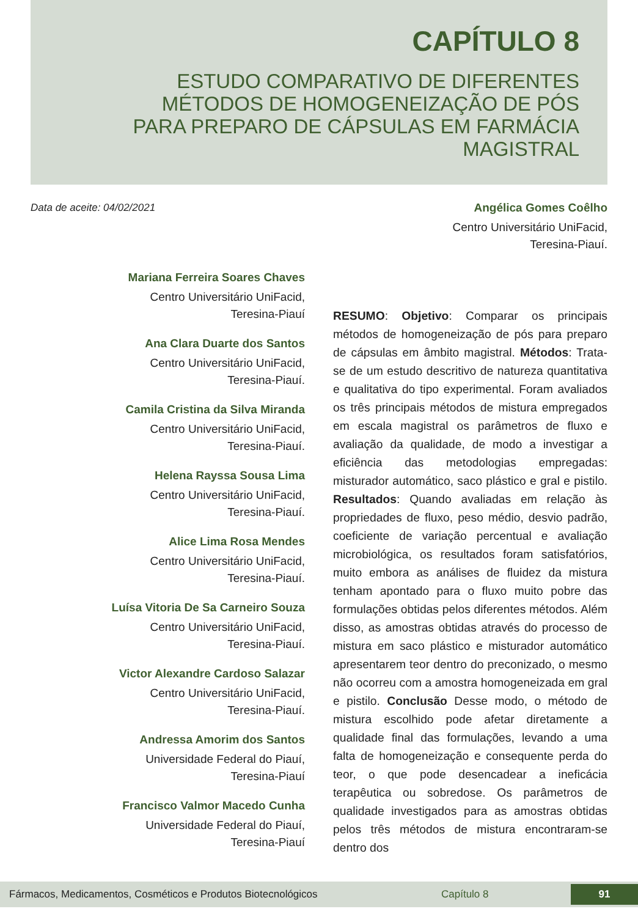CAPÍTULO 8
ESTUDO COMPARATIVO DE DIFERENTES MÉTODOS DE HOMOGENEIZAÇÃO DE PÓS PARA PREPARO DE CÁPSULAS EM FARMÁCIA MAGISTRAL
Data de aceite: 04/02/2021
Angélica Gomes Coêlho
Centro Universitário UniFacid,
Teresina-Piauí.
Mariana Ferreira Soares Chaves
Centro Universitário UniFacid,
Teresina-Piauí
Ana Clara Duarte dos Santos
Centro Universitário UniFacid,
Teresina-Piauí.
Camila Cristina da Silva Miranda
Centro Universitário UniFacid,
Teresina-Piauí.
Helena Rayssa Sousa Lima
Centro Universitário UniFacid,
Teresina-Piauí.
Alice Lima Rosa Mendes
Centro Universitário UniFacid,
Teresina-Piauí.
Luísa Vitoria De Sa Carneiro Souza
Centro Universitário UniFacid,
Teresina-Piauí.
Victor Alexandre Cardoso Salazar
Centro Universitário UniFacid,
Teresina-Piauí.
Andressa Amorim dos Santos
Universidade Federal do Piauí,
Teresina-Piauí
Francisco Valmor Macedo Cunha
Universidade Federal do Piauí,
Teresina-Piauí
RESUMO: Objetivo: Comparar os principais métodos de homogeneização de pós para preparo de cápsulas em âmbito magistral. Métodos: Trata-se de um estudo descritivo de natureza quantitativa e qualitativa do tipo experimental. Foram avaliados os três principais métodos de mistura empregados em escala magistral os parâmetros de fluxo e avaliação da qualidade, de modo a investigar a eficiência das metodologias empregadas: misturador automático, saco plástico e gral e pistilo. Resultados: Quando avaliadas em relação às propriedades de fluxo, peso médio, desvio padrão, coeficiente de variação percentual e avaliação microbiológica, os resultados foram satisfatórios, muito embora as análises de fluidez da mistura tenham apontado para o fluxo muito pobre das formulações obtidas pelos diferentes métodos. Além disso, as amostras obtidas através do processo de mistura em saco plástico e misturador automático apresentarem teor dentro do preconizado, o mesmo não ocorreu com a amostra homogeneizada em gral e pistilo. Conclusão Desse modo, o método de mistura escolhido pode afetar diretamente a qualidade final das formulações, levando a uma falta de homogeneização e consequente perda do teor, o que pode desencadear a ineficácia terapêutica ou sobredose. Os parâmetros de qualidade investigados para as amostras obtidas pelos três métodos de mistura encontraram-se dentro dos
Fármacos, Medicamentos, Cosméticos e Produtos Biotecnológicos Capítulo 8 91